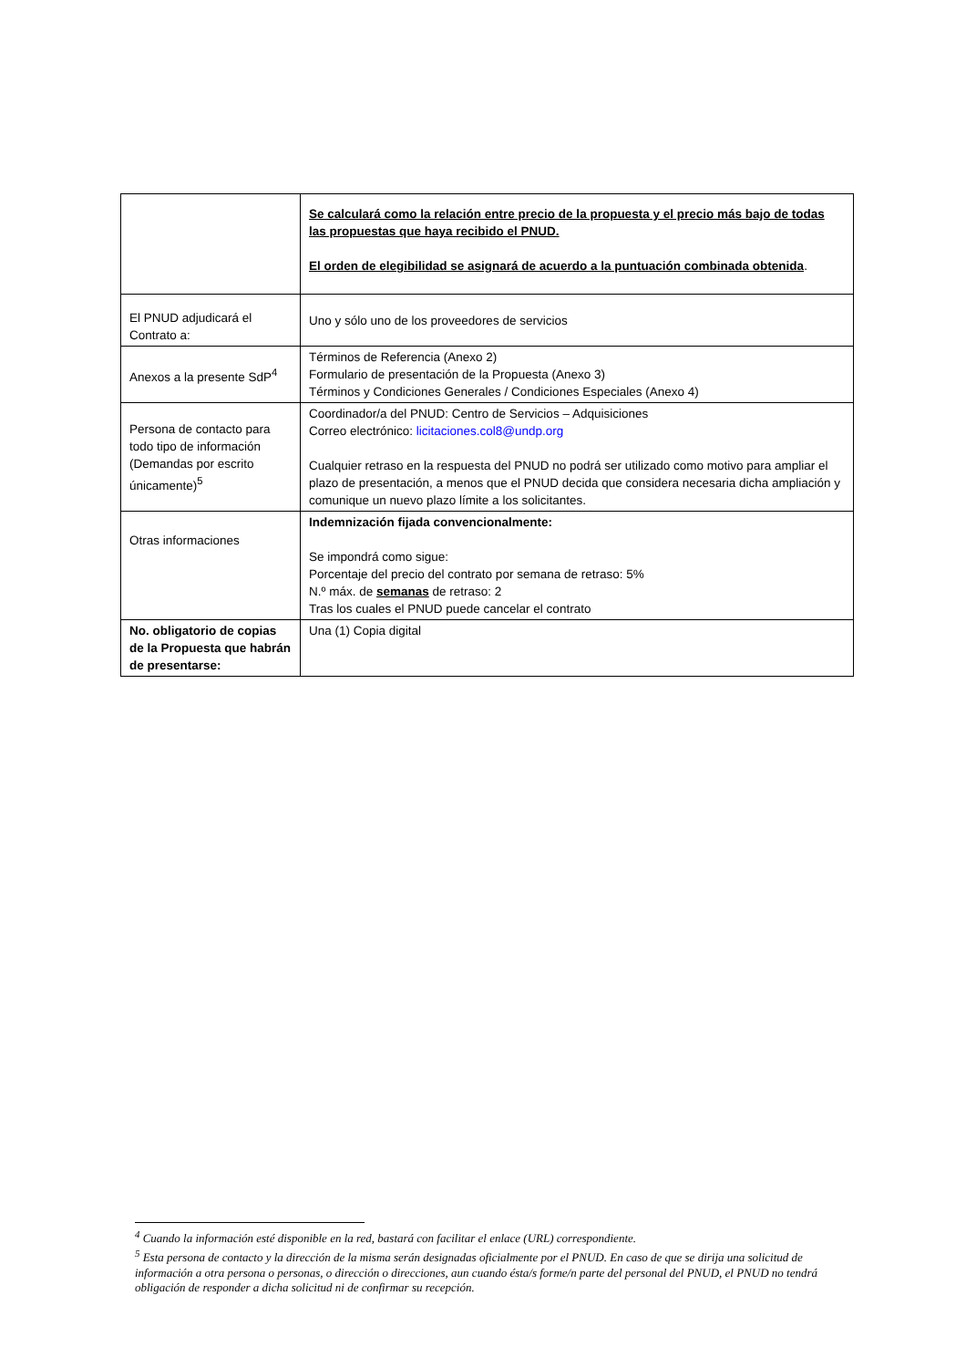| | Se calculará como la relación entre precio de la propuesta y el precio más bajo de todas las propuestas que haya recibido el PNUD. El orden de elegibilidad se asignará de acuerdo a la puntuación combinada obtenida . |
| El PNUD adjudicará el Contrato a: | Uno y sólo uno de los proveedores de servicios |
| Anexos a la presente SdP<sup>4</sup> | Términos de Referencia (Anexo 2) Formulario de presentación de la Propuesta (Anexo 3) Términos y Condiciones Generales / Condiciones Especiales (Anexo 4) |
| Persona de contacto para todo tipo de información (Demandas por escrito únicamente)<sup>5</sup> | Coordinador/a del PNUD: Centro de Servicios – Adquisiciones Correo electrónico: licitaciones.col8@undp.org Cualquier retraso en la respuesta del PNUD no podrá ser utilizado como motivo para ampliar el plazo de presentación, a menos que el PNUD decida que considera necesaria dicha ampliación y comunique un nuevo plazo límite a los solicitantes. |
| Otras informaciones | Indemnización fijada convencionalmente: Se impondrá como sigue: Porcentaje del precio del contrato por semana de retraso: 5% N.º máx. de semanas de retraso: 2 Tras los cuales el PNUD puede cancelar el contrato |
| No. obligatorio de copias de la Propuesta que habrán de presentarse: | Una (1) Copia digital |
<sup>4</sup> Cuando la información esté disponible en la red, bastará con facilitar el enlace (URL) correspondiente.
<sup>5</sup> Esta persona de contacto y la dirección de la misma serán designadas oficialmente por el PNUD. En caso de que se dirija una solicitud de información a otra persona o personas, o dirección o direcciones, aun cuando ésta/s forme/n parte del personal del PNUD, el PNUD no tendrá obligación de responder a dicha solicitud ni de confirmar su recepción.